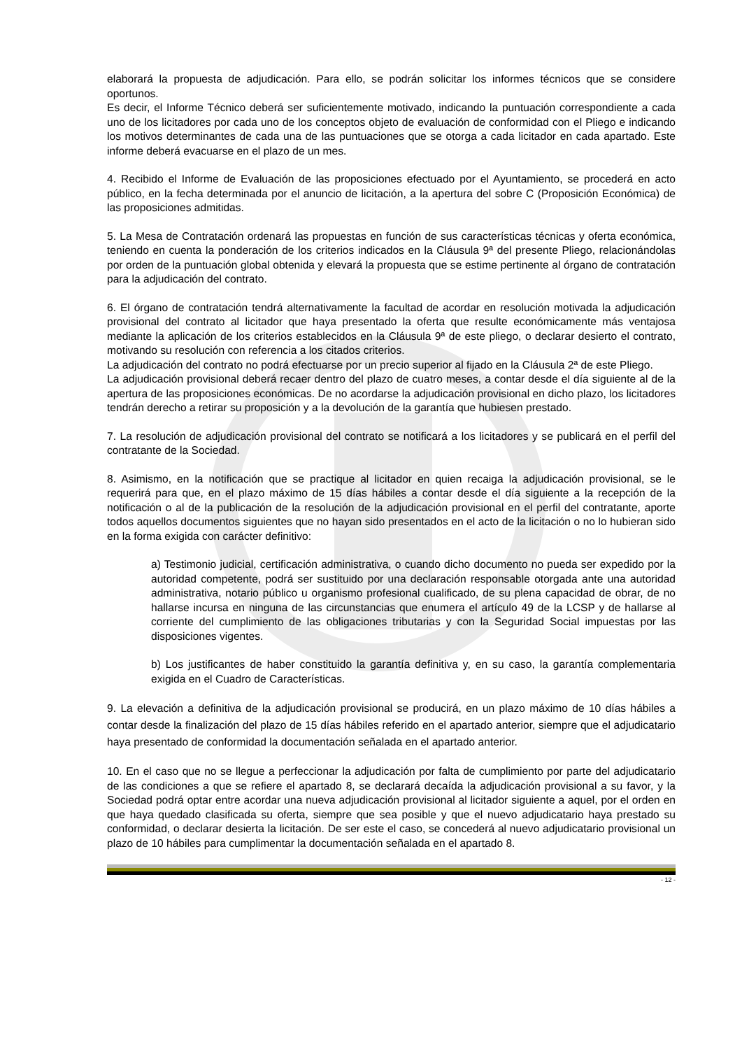elaborará la propuesta de adjudicación. Para ello, se podrán solicitar los informes técnicos que se considere oportunos.
Es decir, el Informe Técnico deberá ser suficientemente motivado, indicando la puntuación correspondiente a cada uno de los licitadores por cada uno de los conceptos objeto de evaluación de conformidad con el Pliego e indicando los motivos determinantes de cada una de las puntuaciones que se otorga a cada licitador en cada apartado. Este informe deberá evacuarse en el plazo de un mes.
4. Recibido el Informe de Evaluación de las proposiciones efectuado por el Ayuntamiento, se procederá en acto público, en la fecha determinada por el anuncio de licitación, a la apertura del sobre C (Proposición Económica) de las proposiciones admitidas.
5. La Mesa de Contratación ordenará las propuestas en función de sus características técnicas y oferta económica, teniendo en cuenta la ponderación de los criterios indicados en la Cláusula 9ª del presente Pliego, relacionándolas por orden de la puntuación global obtenida y elevará la propuesta que se estime pertinente al órgano de contratación para la adjudicación del contrato.
6. El órgano de contratación tendrá alternativamente la facultad de acordar en resolución motivada la adjudicación provisional del contrato al licitador que haya presentado la oferta que resulte económicamente más ventajosa mediante la aplicación de los criterios establecidos en la Cláusula 9ª de este pliego, o declarar desierto el contrato, motivando su resolución con referencia a los citados criterios.
La adjudicación del contrato no podrá efectuarse por un precio superior al fijado en la Cláusula 2ª de este Pliego.
La adjudicación provisional deberá recaer dentro del plazo de cuatro meses, a contar desde el día siguiente al de la apertura de las proposiciones económicas. De no acordarse la adjudicación provisional en dicho plazo, los licitadores tendrán derecho a retirar su proposición y a la devolución de la garantía que hubiesen prestado.
7. La resolución de adjudicación provisional del contrato se notificará a los licitadores y se publicará en el perfil del contratante de la Sociedad.
8. Asimismo, en la notificación que se practique al licitador en quien recaiga la adjudicación provisional, se le requerirá para que, en el plazo máximo de 15 días hábiles a contar desde el día siguiente a la recepción de la notificación o al de la publicación de la resolución de la adjudicación provisional en el perfil del contratante, aporte todos aquellos documentos siguientes que no hayan sido presentados en el acto de la licitación o no lo hubieran sido en la forma exigida con carácter definitivo:
a) Testimonio judicial, certificación administrativa, o cuando dicho documento no pueda ser expedido por la autoridad competente, podrá ser sustituido por una declaración responsable otorgada ante una autoridad administrativa, notario público u organismo profesional cualificado, de su plena capacidad de obrar, de no hallarse incursa en ninguna de las circunstancias que enumera el artículo 49 de la LCSP y de hallarse al corriente del cumplimiento de las obligaciones tributarias y con la Seguridad Social impuestas por las disposiciones vigentes.
b) Los justificantes de haber constituido la garantía definitiva y, en su caso, la garantía complementaria exigida en el Cuadro de Características.
9. La elevación a definitiva de la adjudicación provisional se producirá, en un plazo máximo de 10 días hábiles a contar desde la finalización del plazo de 15 días hábiles referido en el apartado anterior, siempre que el adjudicatario haya presentado de conformidad la documentación señalada en el apartado anterior.
10. En el caso que no se llegue a perfeccionar la adjudicación por falta de cumplimiento por parte del adjudicatario de las condiciones a que se refiere el apartado 8, se declarará decaída la adjudicación provisional a su favor, y la Sociedad podrá optar entre acordar una nueva adjudicación provisional al licitador siguiente a aquel, por el orden en que haya quedado clasificada su oferta, siempre que sea posible y que el nuevo adjudicatario haya prestado su conformidad, o declarar desierta la licitación. De ser este el caso, se concederá al nuevo adjudicatario provisional un plazo de 10 hábiles para cumplimentar la documentación señalada en el apartado 8.
- 12 -